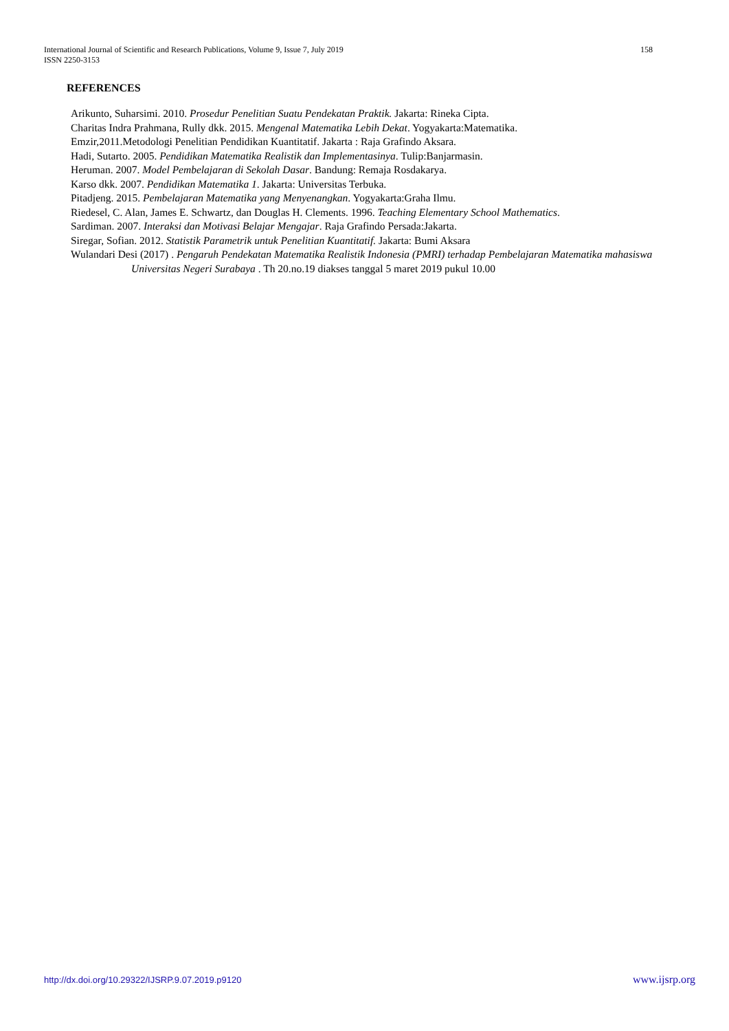158 International Journal of Scientific and Research Publications, Volume 9, Issue 7, July 2019
ISSN 2250-3153
REFERENCES
Arikunto, Suharsimi. 2010. Prosedur Penelitian Suatu Pendekatan Praktik. Jakarta: Rineka Cipta.
Charitas Indra Prahmana, Rully dkk. 2015. Mengenal Matematika Lebih Dekat. Yogyakarta:Matematika.
Emzir,2011.Metodologi Penelitian Pendidikan Kuantitatif. Jakarta : Raja Grafindo Aksara.
Hadi, Sutarto. 2005. Pendidikan Matematika Realistik dan Implementasinya. Tulip:Banjarmasin.
Heruman. 2007. Model Pembelajaran di Sekolah Dasar. Bandung: Remaja Rosdakarya.
Karso dkk. 2007. Pendidikan Matematika 1. Jakarta: Universitas Terbuka.
Pitadjeng. 2015. Pembelajaran Matematika yang Menyenangkan. Yogyakarta:Graha Ilmu.
Riedesel, C. Alan, James E. Schwartz, dan Douglas H. Clements. 1996. Teaching Elementary School Mathematics.
Sardiman. 2007. Interaksi dan Motivasi Belajar Mengajar. Raja Grafindo Persada:Jakarta.
Siregar, Sofian. 2012. Statistik Parametrik untuk Penelitian Kuantitatif. Jakarta: Bumi Aksara
Wulandari Desi (2017) . Pengaruh Pendekatan Matematika Realistik Indonesia (PMRI) terhadap Pembelajaran Matematika mahasiswa Universitas Negeri Surabaya . Th 20.no.19 diakses tanggal 5 maret 2019 pukul 10.00
www.ijsrp.org http://dx.doi.org/10.29322/IJSRP.9.07.2019.p9120